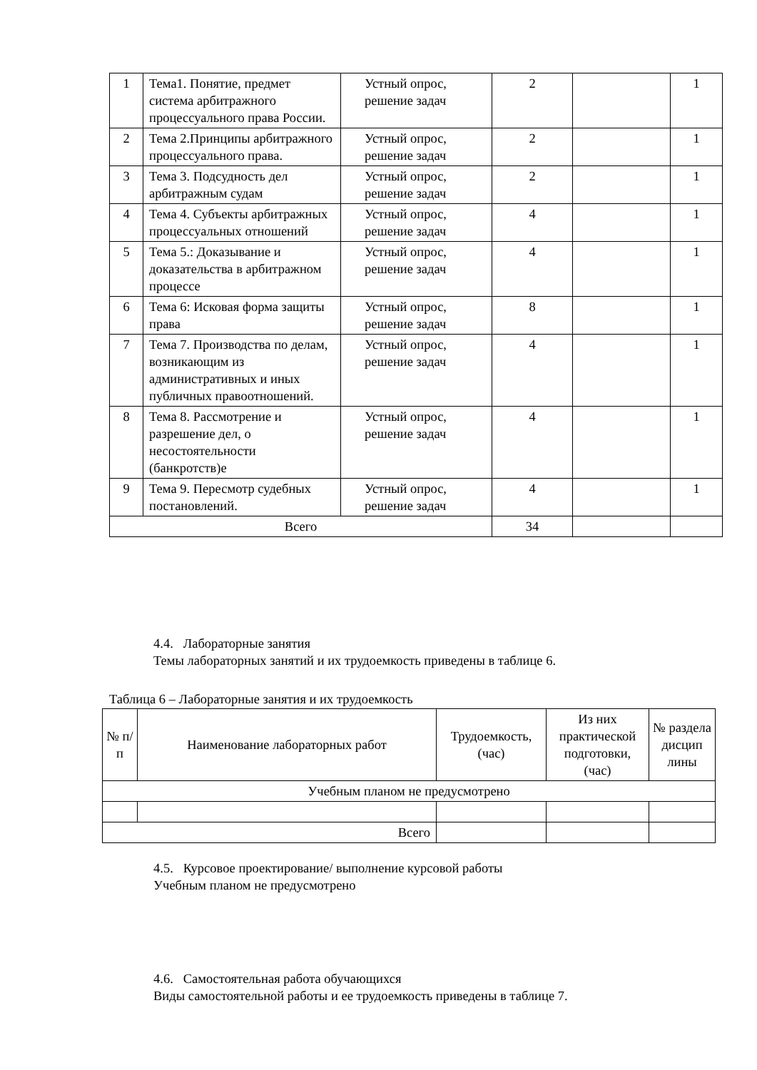| 1 | Тема1. Понятие, предмет система арбитражного процессуального права России. | Устный опрос, решение задач | 2 | | 1 |
| 2 | Тема 2.Принципы арбитражного процессуального права. | Устный опрос, решение задач | 2 | | 1 |
| 3 | Тема 3. Подсудность дел арбитражным судам | Устный опрос, решение задач | 2 | | 1 |
| 4 | Тема 4. Субъекты арбитражных процессуальных отношений | Устный опрос, решение задач | 4 | | 1 |
| 5 | Тема 5.: Доказывание и доказательства в арбитражном процессе | Устный опрос, решение задач | 4 | | 1 |
| 6 | Тема 6: Исковая форма защиты права | Устный опрос, решение задач | 8 | | 1 |
| 7 | Тема 7. Производства по делам, возникающим из административных и иных публичных правоотношений. | Устный опрос, решение задач | 4 | | 1 |
| 8 | Тема 8. Рассмотрение и разрешение дел, о несостоятельности (банкротств)е | Устный опрос, решение задач | 4 | | 1 |
| 9 | Тема 9. Пересмотр судебных постановлений. | Устный опрос, решение задач | 4 | | 1 |
| Всего | | | 34 | | |
4.4. Лабораторные занятия
Темы лабораторных занятий и их трудоемкость приведены в таблице 6.
Таблица 6 – Лабораторные занятия и их трудоемкость
| № п/п | Наименование лабораторных работ | Трудоемкость, (час) | Из них практической подготовки, (час) | № раздела дисцип лины |
| --- | --- | --- | --- | --- |
| Учебным планом не предусмотрено | | | | |
| Всего | | | | |
4.5. Курсовое проектирование/ выполнение курсовой работы
Учебным планом не предусмотрено
4.6. Самостоятельная работа обучающихся
Виды самостоятельной работы и ее трудоемкость приведены в таблице 7.